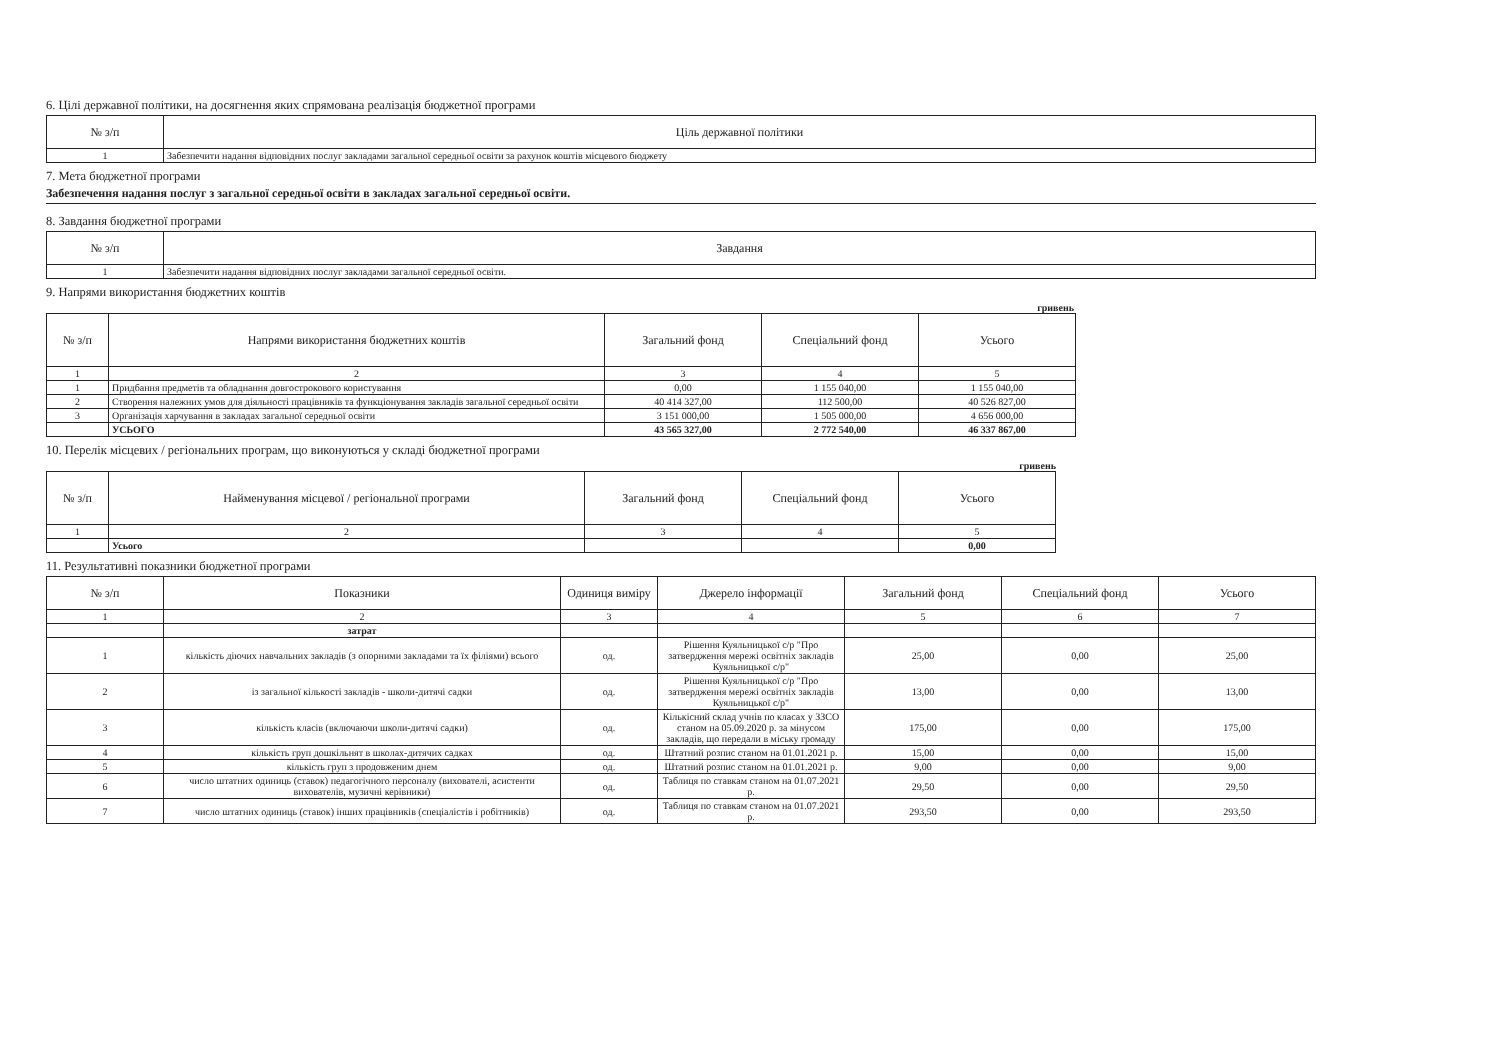6. Цілі державної політики, на досягнення яких спрямована реалізація бюджетної програми
| № з/п | Ціль державної політики |
| --- | --- |
| 1 | Забезпечити надання відповідних послуг закладами загальної середньої освіти за рахунок коштів місцевого бюджету |
7. Мета бюджетної програми
Забезпечення надання послуг з загальної середньої освіти в закладах загальної середньої освіти.
8. Завдання бюджетної програми
| № з/п | Завдання |
| --- | --- |
| 1 | Забезпечити надання відповідних послуг закладами загальної середньої освіти. |
9. Напрями використання бюджетних коштів
гривень
| № з/п | Напрями використання бюджетних коштів | Загальний фонд | Спеціальний фонд | Усього |
| --- | --- | --- | --- | --- |
| 1 | 2 | 3 | 4 | 5 |
| 1 | Придбання предметів та обладнання довгострокового користування | 0,00 | 1 155 040,00 | 1 155 040,00 |
| 2 | Створення належних умов для діяльності працівників та функціонування закладів загальної середньої освіти | 40 414 327,00 | 112 500,00 | 40 526 827,00 |
| 3 | Організація харчування в закладах загальної середньої освіти | 3 151 000,00 | 1 505 000,00 | 4 656 000,00 |
| | УСЬОГО | 43 565 327,00 | 2 772 540,00 | 46 337 867,00 |
10. Перелік місцевих / регіональних програм, що виконуються у складі бюджетної програми
гривень
| № з/п | Найменування місцевої / регіональної програми | Загальний фонд | Спеціальний фонд | Усього |
| --- | --- | --- | --- | --- |
| 1 | 2 | 3 | 4 | 5 |
| | Усього | | | 0,00 |
11. Результативні показники бюджетної програми
| № з/п | Показники | Одиниця виміру | Джерело інформації | Загальний фонд | Спеціальний фонд | Усього |
| --- | --- | --- | --- | --- | --- | --- |
| 1 | 2 | 3 | 4 | 5 | 6 | 7 |
| | затрат | | | | | |
| 1 | кількість діючих навчальних закладів (з опорними закладами та їх філіями) всього | од. | Рішення Куяльницької с/р "Про затвердження мережі освітніх закладів Куяльницької с/р" | 25,00 | 0,00 | 25,00 |
| 2 | із загальної кількості закладів - школи-дитячі садки | од. | Рішення Куяльницької с/р "Про затвердження мережі освітніх закладів Куяльницької с/р" | 13,00 | 0,00 | 13,00 |
| 3 | кількість класів (включаючи школи-дитячі садки) | од. | Кількісний склад учнів по класах у ЗЗСО станом на 05.09.2020 р. за мінусом закладів, що передали в міську громаду | 175,00 | 0,00 | 175,00 |
| 4 | кількість груп дошкільнят в школах-дитячих садках | од. | Штатний розпис станом на 01.01.2021 р. | 15,00 | 0,00 | 15,00 |
| 5 | кількість груп з продовженим днем | од. | Штатний розпис станом на 01.01.2021 р. | 9,00 | 0,00 | 9,00 |
| 6 | число штатних одиниць (ставок) педагогічного персоналу (вихователі, асистенти вихователів, музичні керівники) | од. | Таблиця по ставкам станом на 01.07.2021 р. | 29,50 | 0,00 | 29,50 |
| 7 | число штатних одиниць (ставок) інших працівників (спеціалістів і робітників) | од. | Таблиця по ставкам станом на 01.07.2021 р. | 293,50 | 0,00 | 293,50 |